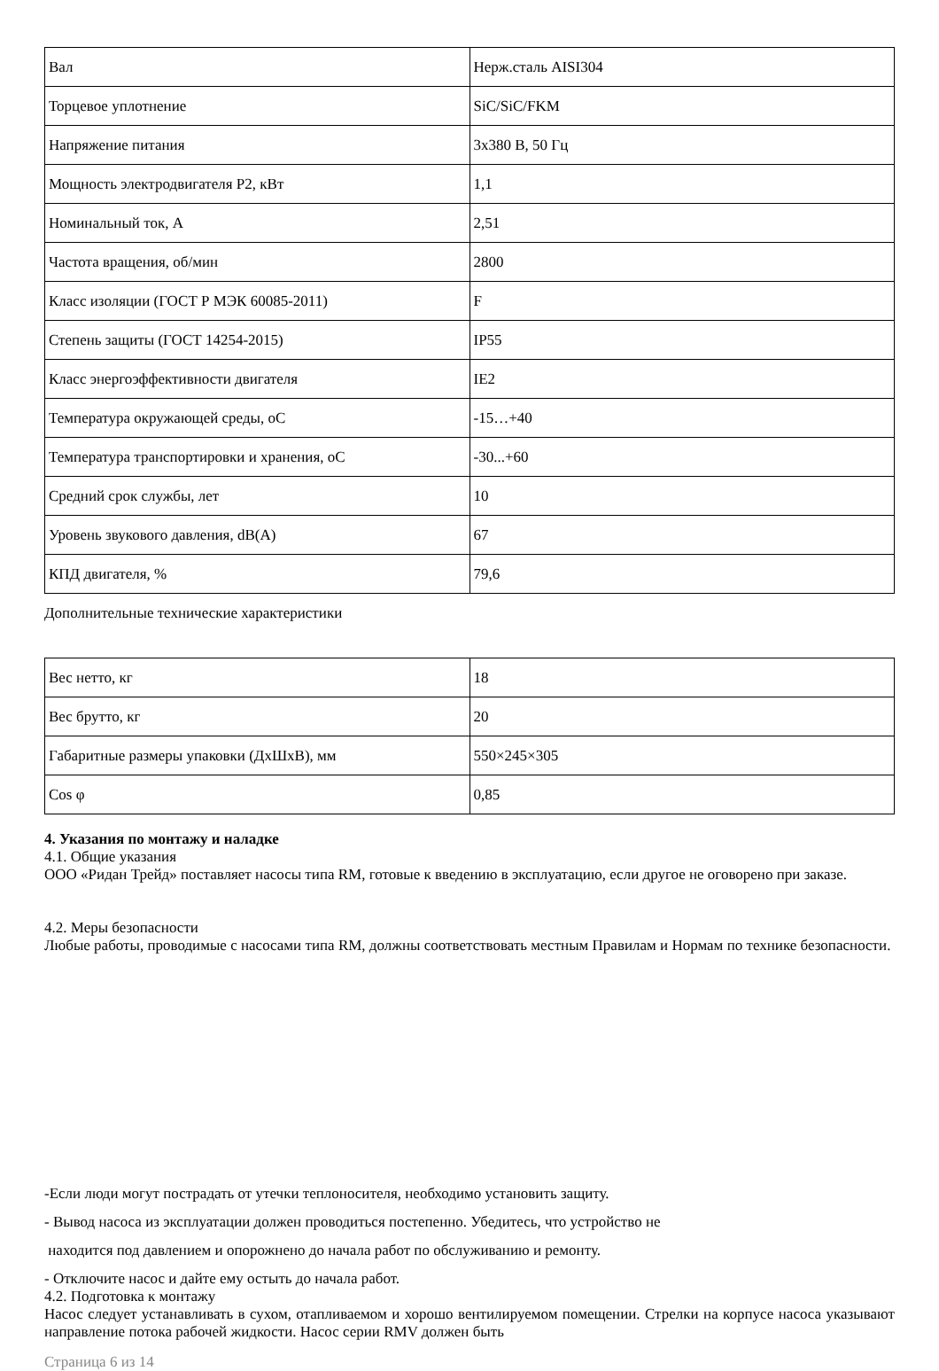| Вал | Нерж.сталь AISI304 |
| Торцевое уплотнение | SiC/SiC/FKM |
| Напряжение питания | 3x380 В, 50 Гц |
| Мощность электродвигателя P2, кВт | 1,1 |
| Номинальный ток, А | 2,51 |
| Частота вращения, об/мин | 2800 |
| Класс изоляции (ГОСТ Р МЭК 60085-2011) | F |
| Степень защиты (ГОСТ 14254-2015) | IP55 |
| Класс энергоэффективности двигателя | IE2 |
| Температура окружающей среды, оС | -15…+40 |
| Температура транспортировки и хранения, оС | -30...+60 |
| Средний срок службы, лет | 10 |
| Уровень звукового давления, dB(A) | 67 |
| КПД двигателя, % | 79,6 |
Дополнительные технические характеристики
| Вес нетто, кг | 18 |
| Вес брутто, кг | 20 |
| Габаритные размеры упаковки (ДхШхВ), мм | 550×245×305 |
| Cos φ | 0,85 |
4. Указания по монтажу и наладке
4.1. Общие указания
ООО «Ридан Трейд» поставляет насосы типа RM, готовые к введению в эксплуатацию, если другое не оговорено при заказе.
4.2. Меры безопасности
Любые работы, проводимые с насосами типа RM, должны соответствовать местным Правилам и Нормам по технике безопасности.
-Если люди могут пострадать от утечки теплоносителя, необходимо установить защиту.
- Вывод насоса из эксплуатации должен проводиться постепенно. Убедитесь, что устройство не
находится под давлением и опорожнено до начала работ по обслуживанию и ремонту.
- Отключите насос и дайте ему остыть до начала работ.
4.2. Подготовка к монтажу
Насос следует устанавливать в сухом, отапливаемом и хорошо вентилируемом помещении. Стрелки на корпусе насоса указывают направление потока рабочей жидкости. Насос серии RMV должен быть
Страница 6 из 14